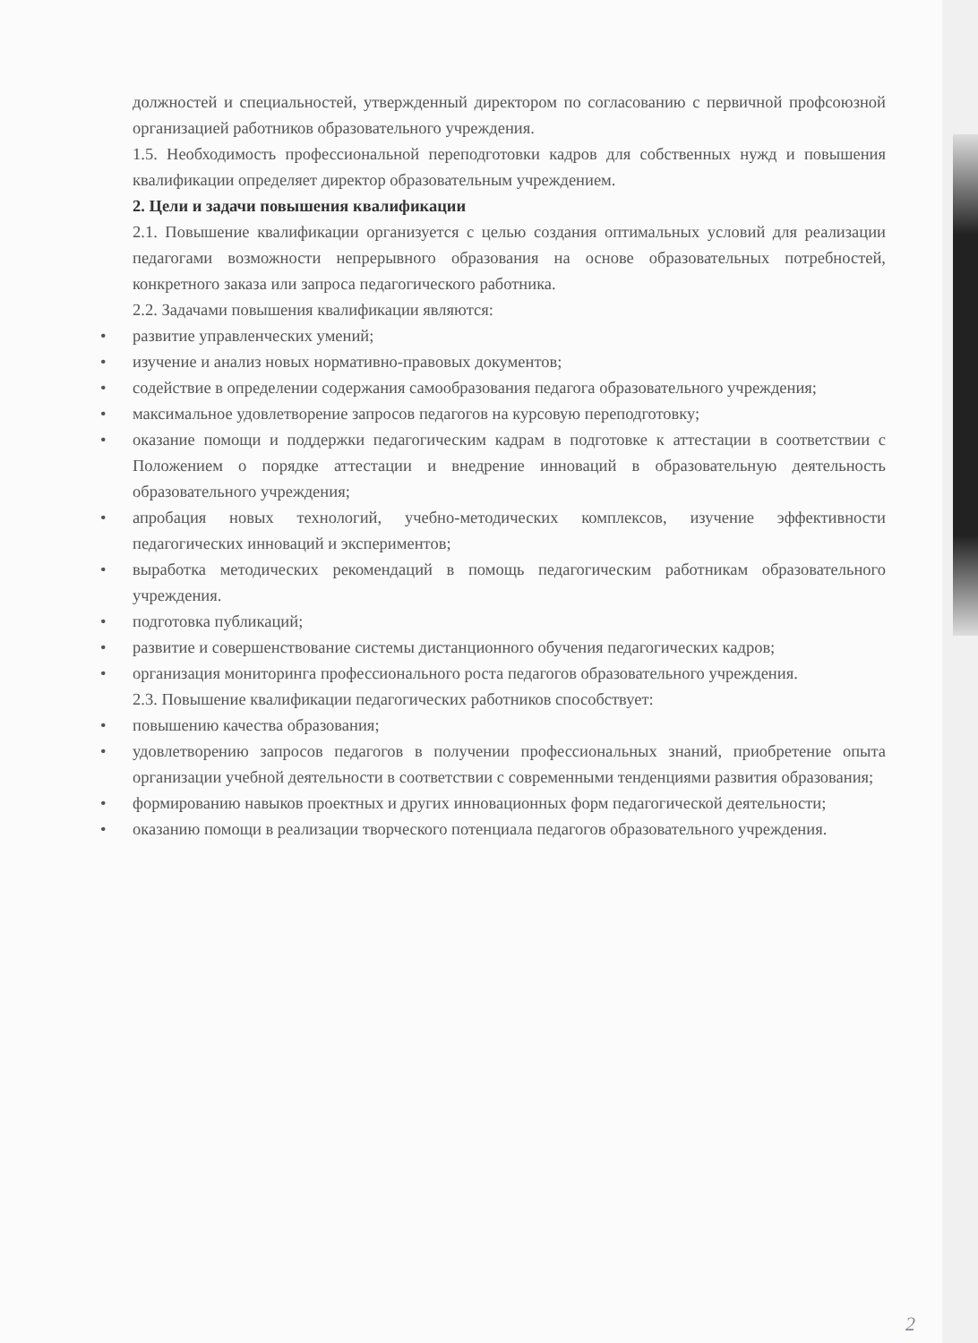должностей и специальностей, утвержденный директором по согласованию с первичной профсоюзной организацией работников образовательного учреждения.
1.5. Необходимость профессиональной переподготовки кадров для собственных нужд и повышения квалификации определяет директор образовательным учреждением.
2. Цели и задачи повышения квалификации
2.1. Повышение квалификации организуется с целью создания оптимальных условий для реализации педагогами возможности непрерывного образования на основе образовательных потребностей, конкретного заказа или запроса педагогического работника.
2.2. Задачами повышения квалификации являются:
• развитие управленческих умений;
• изучение и анализ новых нормативно-правовых документов;
• содействие в определении содержания самообразования педагога образовательного учреждения;
• максимальное удовлетворение запросов педагогов на курсовую переподготовку;
• оказание помощи и поддержки педагогическим кадрам в подготовке к аттестации в соответствии с Положением о порядке аттестации и внедрение инноваций в образовательную деятельность образовательного учреждения;
• апробация новых технологий, учебно-методических комплексов, изучение эффективности педагогических инноваций и экспериментов;
• выработка методических рекомендаций в помощь педагогическим работникам образовательного учреждения.
• подготовка публикаций;
• развитие и совершенствование системы дистанционного обучения педагогических кадров;
• организация мониторинга профессионального роста педагогов образовательного учреждения.
2.3. Повышение квалификации педагогических работников способствует:
• повышению качества образования;
• удовлетворению запросов педагогов в получении профессиональных знаний, приобретение опыта организации учебной деятельности в соответствии с современными тенденциями развития образования;
• формированию навыков проектных и других инновационных форм педагогической деятельности;
• оказанию помощи в реализации творческого потенциала педагогов образовательного учреждения.
2